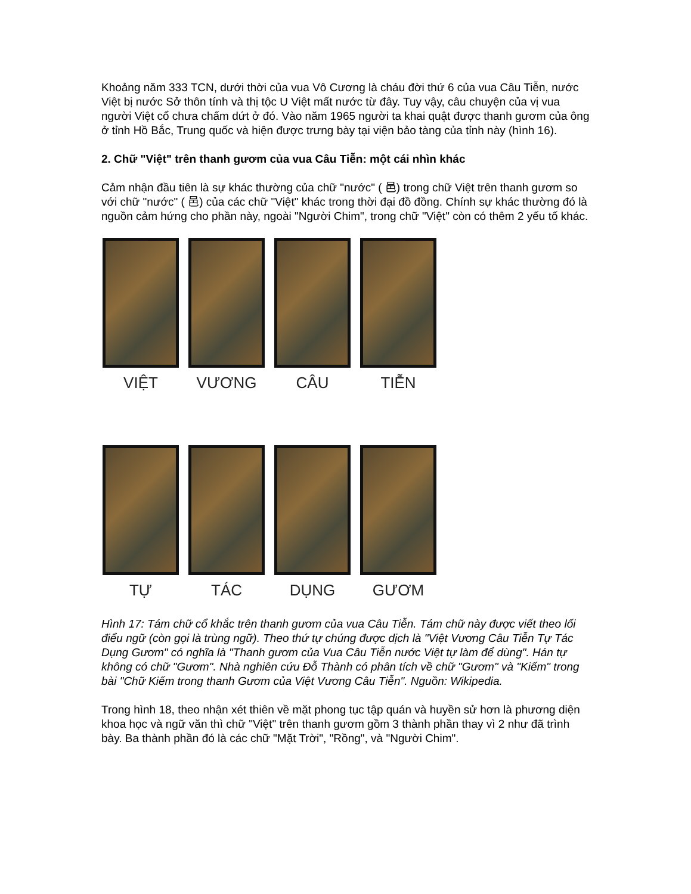Khoảng năm 333 TCN, dưới thời của vua Vô Cương là cháu đời thứ 6 của vua Câu Tiễn, nước Việt bị nước Sở thôn tính và thị tộc U Việt mất nước từ đây. Tuy vậy, câu chuyện của vị vua người Việt cổ chưa chấm dứt ở đó. Vào năm 1965 người ta khai quật được thanh gươm của ông ở tỉnh Hồ Bắc, Trung quốc và hiện được trưng bày tại viện bảo tàng của tỉnh này (hình 16).
2. Chữ "Việt" trên thanh gươm của vua Câu Tiễn: một cái nhìn khác
Cảm nhận đầu tiên là sự khác thường của chữ "nước" ( 邑) trong chữ Việt trên thanh gươm so với chữ "nước" ( 邑) của các chữ "Việt" khác trong thời đại đồ đồng. Chính sự khác thường đó là nguồn cảm hứng cho phần này, ngoài "Người Chim", trong chữ "Việt" còn có thêm 2 yếu tố khác.
VIỆT
VƯƠNG
CÂU
TIỄN
TỰ
TÁC
DỤNG
GƯƠM
Hình 17: Tám chữ cổ khắc trên thanh gươm của vua Câu Tiễn. Tám chữ này được viết theo lối điểu ngữ (còn gọi là trùng ngữ). Theo thứ tự chúng được dịch là "Việt Vương Câu Tiễn Tự Tác Dụng Gươm" có nghĩa là "Thanh gươm của Vua Câu Tiễn nước Việt tự làm để dùng". Hán tự không có chữ "Gươm". Nhà nghiên cứu Đỗ Thành có phân tích về chữ "Gươm" và "Kiếm" trong bài "Chữ Kiếm trong thanh Gươm của Việt Vương Câu Tiễn". Nguồn: Wikipedia.
Trong hình 18, theo nhận xét thiên về mặt phong tục tập quán và huyền sử hơn là phương diện khoa học và ngữ văn thì chữ "Việt" trên thanh gươm gồm 3 thành phần thay vì 2 như đã trình bày. Ba thành phần đó là các chữ "Mặt Trời", "Rồng", và "Người Chim".